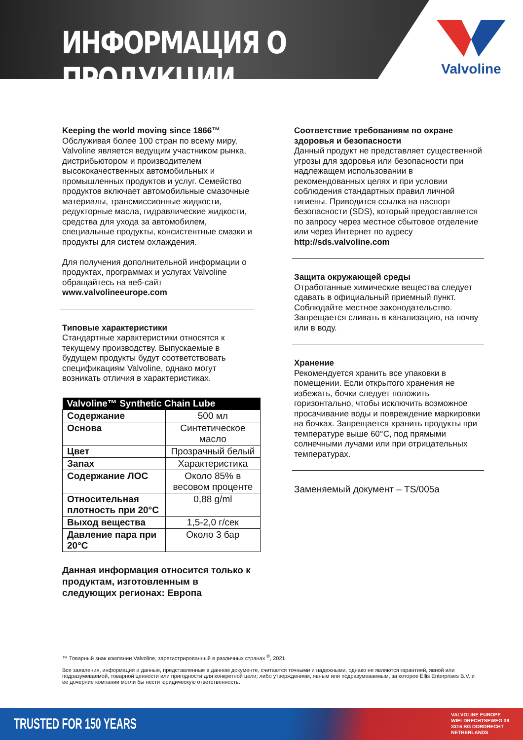ИНФОРМАЦИЯ О ПРОДУКЦИИ
Valvoline
Keeping the world moving since 1866™
Обслуживая более 100 стран по всему миру, Valvoline является ведущим участником рынка, дистрибьютором и производителем высококачественных автомобильных и промышленных продуктов и услуг. Семейство продуктов включает автомобильные смазочные материалы, трансмиссионные жидкости, редукторные масла, гидравлические жидкости, средства для ухода за автомобилем, специальные продукты, консистентные смазки и продукты для систем охлаждения.
Для получения дополнительной информации о продуктах, программах и услугах Valvoline обращайтесь на веб-сайт www.valvolineeurope.com
Типовые характеристики
Стандартные характеристики относятся к текущему производству. Выпускаемые в будущем продукты будут соответствовать спецификациям Valvoline, однако могут возникать отличия в характеристиках.
| Valvoline™ Synthetic Chain Lube | |
| --- | --- |
| Содержание | 500 мл |
| Основа | Синтетическое масло |
| Цвет | Прозрачный белый |
| Запах | Характеристика |
| Содержание ЛОС | Около 85% в весовом проценте |
| Относительная плотность при 20°C | 0,88 g/ml |
| Выход вещества | 1,5-2,0 г/сек |
| Давление пара при 20°C | Около 3 бар |
Данная информация относится только к продуктам, изготовленным в следующих регионах: Европа
Соответствие требованиям по охране здоровья и безопасности
Данный продукт не представляет существенной угрозы для здоровья или безопасности при надлежащем использовании в рекомендованных целях и при условии соблюдения стандартных правил личной гигиены. Приводится ссылка на паспорт безопасности (SDS), который предоставляется по запросу через местное сбытовое отделение или через Интернет по адресу http://sds.valvoline.com
Защита окружающей среды
Отработанные химические вещества следует сдавать в официальный приемный пункт. Соблюдайте местное законодательство. Запрещается сливать в канализацию, на почву или в воду.
Хранение
Рекомендуется хранить все упаковки в помещении. Если открытого хранения не избежать, бочки следует положить горизонтально, чтобы исключить возможное просачивание воды и повреждение маркировки на бочках. Запрещается хранить продукты при температуре выше 60°C, под прямыми солнечными лучами или при отрицательных температурах.
Заменяемый документ – TS/005a
™ Товарный знак компании Valvoline, зарегистрированный в различных странах <sup>©</sup>, 2021
Все заявления, информация и данные, представленные в данном документе, считаются точными и надежными, однако не являются гарантией, явной или подразумеваемой, товарной ценности или пригодности для конкретной цели; либо утверждением, явным или подразумеваемым, за которое Ellis Enterprises B.V. и ее дочерние компании могли бы нести юридическую ответственность.
TRUSTED FOR 150 YEARS
VALVOLINE EUROPE
WIELDRECHTSEWEG 39
3316 BG DORDRECHT
NETHERLANDS